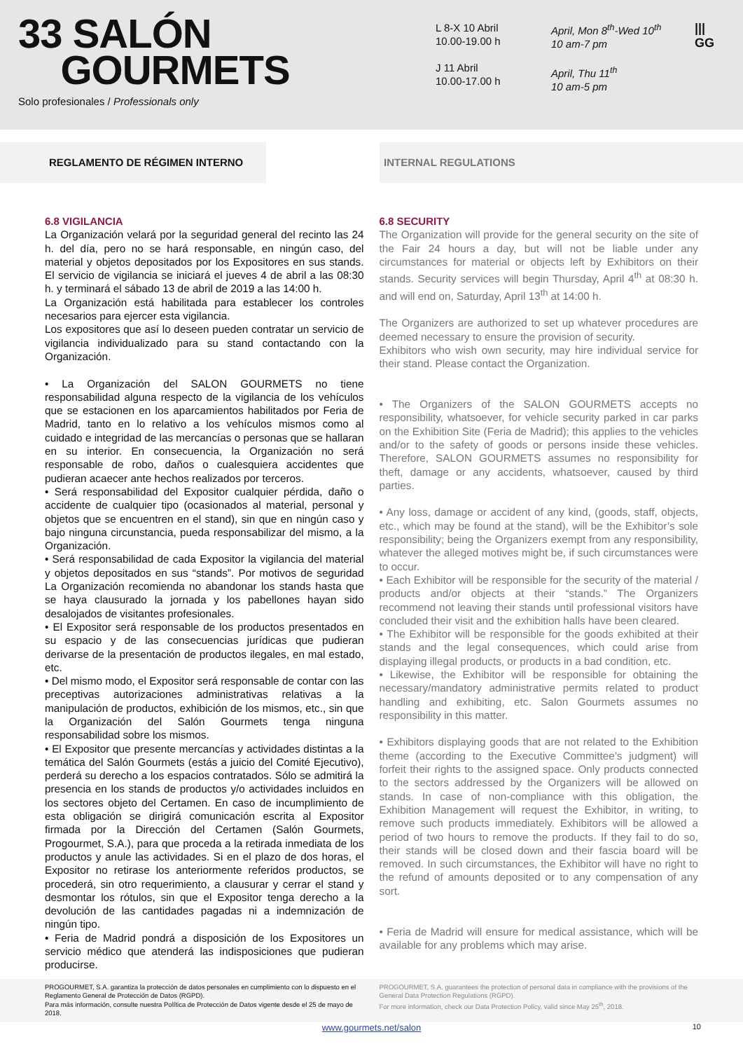33 SALÓN
GOURMETS
Solo profesionales / Professionals only
L 8-X 10 Abril
10.00-19.00 h
J 11 Abril
10.00-17.00 h
April, Mon 8<sup>th</sup>-Wed 10<sup>th</sup>
10 am-7 pm
April, Thu 11<sup>th</sup>
10 am-5 pm
|||
GG
REGLAMENTO DE RÉGIMEN INTERNO INTERNAL REGULATIONS
6.8 VIGILANCIA
La Organización velará por la seguridad general del recinto las 24 h. del día, pero no se hará responsable, en ningún caso, del material y objetos depositados por los Expositores en sus stands. El servicio de vigilancia se iniciará el jueves 4 de abril a las 08:30 h. y terminará el sábado 13 de abril de 2019 a las 14:00 h.
La Organización está habilitada para establecer los controles necesarios para ejercer esta vigilancia.
Los expositores que así lo deseen pueden contratar un servicio de vigilancia individualizado para su stand contactando con la Organización.
• La Organización del SALON GOURMETS no tiene responsabilidad alguna respecto de la vigilancia de los vehículos que se estacionen en los aparcamientos habilitados por Feria de Madrid, tanto en lo relativo a los vehículos mismos como al cuidado e integridad de las mercancías o personas que se hallaran en su interior. En consecuencia, la Organización no será responsable de robo, daños o cualesquiera accidentes que pudieran acaecer ante hechos realizados por terceros.
• Será responsabilidad del Expositor cualquier pérdida, daño o accidente de cualquier tipo (ocasionados al material, personal y objetos que se encuentren en el stand), sin que en ningún caso y bajo ninguna circunstancia, pueda responsabilizar del mismo, a la Organización.
• Será responsabilidad de cada Expositor la vigilancia del material y objetos depositados en sus “stands”. Por motivos de seguridad La Organización recomienda no abandonar los stands hasta que se haya clausurado la jornada y los pabellones hayan sido desalojados de visitantes profesionales.
• El Expositor será responsable de los productos presentados en su espacio y de las consecuencias jurídicas que pudieran derivarse de la presentación de productos ilegales, en mal estado, etc.
• Del mismo modo, el Expositor será responsable de contar con las preceptivas autorizaciones administrativas relativas a la manipulación de productos, exhibición de los mismos, etc., sin que la Organización del Salón Gourmets tenga ninguna responsabilidad sobre los mismos.
• El Expositor que presente mercancías y actividades distintas a la temática del Salón Gourmets (estás a juicio del Comité Ejecutivo), perderá su derecho a los espacios contratados. Sólo se admitirá la presencia en los stands de productos y/o actividades incluidos en los sectores objeto del Certamen. En caso de incumplimiento de esta obligación se dirigirá comunicación escrita al Expositor firmada por la Dirección del Certamen (Salón Gourmets, Progourmet, S.A.), para que proceda a la retirada inmediata de los productos y anule las actividades. Si en el plazo de dos horas, el Expositor no retirase los anteriormente referidos productos, se procederá, sin otro requerimiento, a clausurar y cerrar el stand y desmontar los rótulos, sin que el Expositor tenga derecho a la devolución de las cantidades pagadas ni a indemnización de ningún tipo.
• Feria de Madrid pondrá a disposición de los Expositores un servicio médico que atenderá las indisposiciones que pudieran producirse.
6.8 SECURITY
The Organization will provide for the general security on the site of the Fair 24 hours a day, but will not be liable under any circumstances for material or objects left by Exhibitors on their stands. Security services will begin Thursday, April 4<sup>th</sup> at 08:30 h. and will end on, Saturday, April 13<sup>th</sup> at 14:00 h.
The Organizers are authorized to set up whatever procedures are deemed necessary to ensure the provision of security.
Exhibitors who wish own security, may hire individual service for their stand. Please contact the Organization.
• The Organizers of the SALON GOURMETS accepts no responsibility, whatsoever, for vehicle security parked in car parks on the Exhibition Site (Feria de Madrid); this applies to the vehicles and/or to the safety of goods or persons inside these vehicles. Therefore, SALON GOURMETS assumes no responsibility for theft, damage or any accidents, whatsoever, caused by third parties.
• Any loss, damage or accident of any kind, (goods, staff, objects, etc., which may be found at the stand), will be the Exhibitor’s sole responsibility; being the Organizers exempt from any responsibility, whatever the alleged motives might be, if such circumstances were to occur.
• Each Exhibitor will be responsible for the security of the material / products and/or objects at their “stands.” The Organizers recommend not leaving their stands until professional visitors have concluded their visit and the exhibition halls have been cleared.
• The Exhibitor will be responsible for the goods exhibited at their stands and the legal consequences, which could arise from displaying illegal products, or products in a bad condition, etc.
• Likewise, the Exhibitor will be responsible for obtaining the necessary/mandatory administrative permits related to product handling and exhibiting, etc. Salon Gourmets assumes no responsibility in this matter.
• Exhibitors displaying goods that are not related to the Exhibition theme (according to the Executive Committee’s judgment) will forfeit their rights to the assigned space. Only products connected to the sectors addressed by the Organizers will be allowed on stands. In case of non-compliance with this obligation, the Exhibition Management will request the Exhibitor, in writing, to remove such products immediately. Exhibitors will be allowed a period of two hours to remove the products. If they fail to do so, their stands will be closed down and their fascia board will be removed. In such circumstances, the Exhibitor will have no right to the refund of amounts deposited or to any compensation of any sort.
• Feria de Madrid will ensure for medical assistance, which will be available for any problems which may arise.
PROGOURMET, S.A. garantiza la protección de datos personales en cumplimiento con lo dispuesto en el Reglamento General de Protección de Datos (RGPD).
Para más información, consulte nuestra Política de Protección de Datos vigente desde el 25 de mayo de 2018.
PROGOURMET, S.A. guarantees the protection of personal data in compliance with the provisions of the General Data Protection Regulations (RGPD).
For more information, check our Data Protection Policy, valid since May 25<sup>th</sup>, 2018.
www.gourmets.net/salon 10